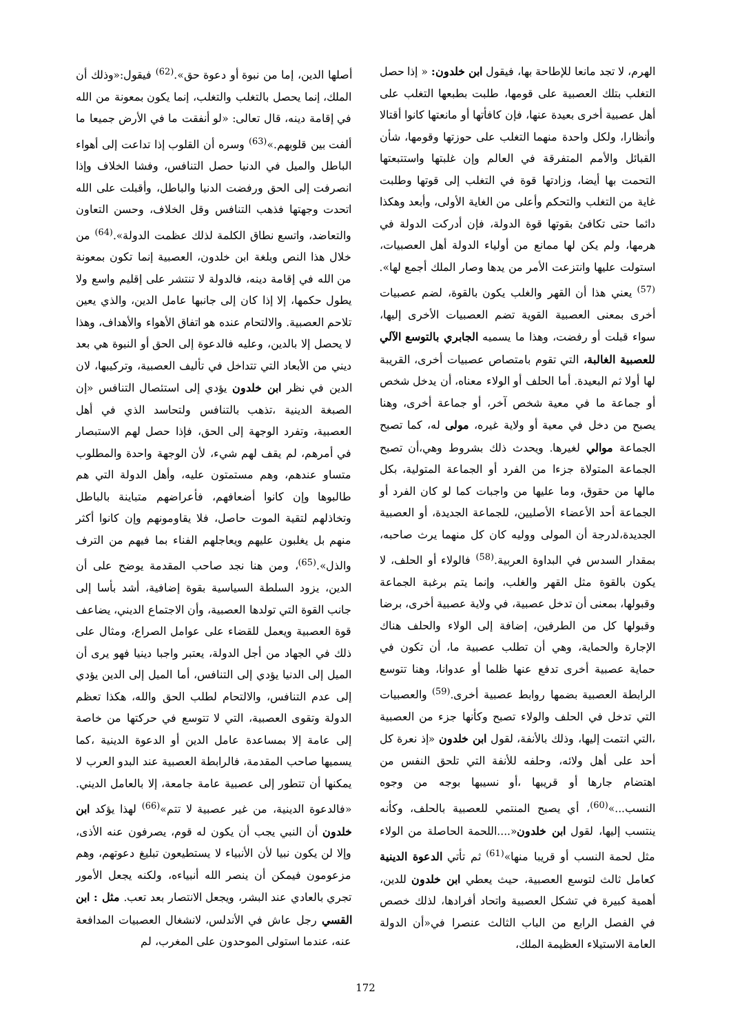الهرم، لا تجد مانعا للإطاحة بها، فيقول ابن خلدون: « إذا حصل التغلب بتلك العصبية على قومها، طلبت بطبعها التغلب على أهل عصبية أخرى بعيدة عنها، فإن كافأتها أو مانعتها كانوا أقتالا وأنظارا، ولكل واحدة منهما التغلب على حوزتها وقومها، شأن القبائل والأمم المتفرقة في العالم وإن غلبتها واستتبعتها التحمت بها أيضا، وزادتها قوة في التغلب إلى قوتها وطلبت غاية من التغلب والتحكم وأعلى من الغاية الأولى، وأبعد وهكذا دائما حتى تكافئ بقوتها قوة الدولة، فإن أدركت الدولة في هرمها، ولم يكن لها ممانع من أولياء الدولة أهل العصبيات، استولت عليها وانتزعت الأمر من يدها وصار الملك أجمع لها».<sup>(57)</sup> يعني هذا أن القهر والغلب يكون بالقوة، لضم عصبيات أخرى بمعنى العصبية القوية تضم العصبيات الأخرى إليها، سواء قبلت أو رفضت، وهذا ما يسميه الجابري بالتوسع الآلي للعصبية الغالبة، التي تقوم بامتصاص عصبيات أخرى، القريبة لها أولا ثم البعيدة. أما الحلف أو الولاء معناه، أن يدخل شخص أو جماعة ما في معية شخص آخر، أو جماعة أخرى، وهنا يصبح من دخل في معية أو ولاية غيره، مولى له، كما تصبح الجماعة موالي لغيرها. ويحدث ذلك بشروط وهي،أن تصبح الجماعة المتولاة جزءا من الفرد أو الجماعة المتولية، بكل مالها من حقوق، وما عليها من واجبات كما لو كان الفرد أو الجماعة أحد الأعضاء الأصليين، للجماعة الجديدة، أو العصبية الجديدة،لدرجة أن المولى ووليه كان كل منهما يرث صاحبه، بمقدار السدس في البداوة العربية.<sup>(58)</sup> فالولاء أو الحلف، لا يكون بالقوة مثل القهر والغلب، وإنما يتم برغبة الجماعة وقبولها، بمعنى أن تدخل عصبية، في ولاية عصبية أخرى، برضا وقبولها كل من الطرفين، إضافة إلى الولاء والحلف هناك الإجارة والحماية، وهي أن تطلب عصبية ما، أن تكون في حماية عصبية أخرى تدفع عنها ظلما أو عدوانا، وهنا تتوسع الرابطة العصبية بضمها روابط عصبية أخرى.<sup>(59)</sup> والعصبيات التي تدخل في الحلف والولاء تصبح وكأنها جزء من العصبية ،التي انتمت إليها، وذلك بالأنفة، لقول ابن خلدون «إذ نعرة كل أحد على أهل ولائه، وحلفه للأنفة التي تلحق النفس من اهتضام جارها أو قريبها ،أو نسيبها بوجه من وجوه النسب...»<sup>(60)</sup>، أي يصبح المنتمي للعصبية بالحلف، وكأنه ينتسب إليها، لقول ابن خلدون«....اللحمة الحاصلة من الولاء مثل لحمة النسب أو قريبا منها»<sup>(61)</sup> ثم تأتي الدعوة الدينية كعامل ثالث لتوسع العصبية، حيث يعطي ابن خلدون للدين، أهمية كبيرة في تشكل العصبية واتحاد أفرادها، لذلك خصص في الفصل الرابع من الباب الثالث عنصرا في«أن الدولة العامة الاستيلاء العظيمة الملك،
أصلها الدين، إما من نبوة أو دعوة حق».<sup>(62)</sup> فيقول:«وذلك أن الملك، إنما يحصل بالتغلب والتغلب، إنما يكون بمعونة من الله في إقامة دينه، قال تعالى: «لو أنفقت ما في الأرض جميعا ما ألفت بين قلوبهم.»<sup>(63)</sup> وسره أن القلوب إذا تداعت إلى أهواء الباطل والميل في الدنيا حصل التنافس، وفشا الخلاف وإذا انصرفت إلى الحق ورفضت الدنيا والباطل، وأقبلت على الله اتحدت وجهتها فذهب التنافس وقل الخلاف، وحسن التعاون والتعاضد، واتسع نطاق الكلمة لذلك عظمت الدولة».<sup>(64)</sup> من خلال هذا النص وبلغة ابن خلدون، العصبية إنما تكون بمعونة من الله في إقامة دينه، فالدولة لا تنتشر على إقليم واسع ولا يطول حكمها، إلا إذا كان إلى جانبها عامل الدين، والذي يعين تلاحم العصبية. والالتحام عنده هو اتفاق الأهواء والأهداف، وهذا لا يحصل إلا بالدين، وعليه فالدعوة إلى الحق أو النبوة هي بعد ديني من الأبعاد التي تتداخل في تأليف العصبية، وتركيبها، لان الدين في نظر ابن خلدون يؤدي إلى استئصال التنافس «إن الصبغة الدينية ،تذهب بالتنافس ولتحاسد الذي في أهل العصبية، وتفرد الوجهة إلى الحق، فإذا حصل لهم الاستبصار في أمرهم، لم يقف لهم شيء، لأن الوجهة واحدة والمطلوب متساو عندهم، وهم مستمتون عليه، وأهل الدولة التي هم طالبوها وإن كانوا أضعافهم، فأعراضهم متباينة بالباطل وتخاذلهم لتقية الموت حاصل، فلا يقاومونهم وإن كانوا أكثر منهم بل يغلبون عليهم ويعاجلهم الفناء بما فيهم من الترف والذل».<sup>(65)</sup>، ومن هنا نجد صاحب المقدمة يوضح على أن الدين، يزود السلطة السياسية بقوة إضافية، أشد بأسا إلى جانب القوة التي تولدها العصبية، وأن الاجتماع الديني، يضاعف قوة العصبية ويعمل للقضاء على عوامل الصراع، ومثال على ذلك في الجهاد من أجل الدولة، يعتبر واجبا دينيا فهو يرى أن الميل إلى الدنيا يؤدي إلى التنافس، أما الميل إلى الدين يؤدي إلى عدم التنافس، والالتحام لطلب الحق والله، هكذا تعظم الدولة وتقوى العصبية، التي لا تتوسع في حركتها من خاصة إلى عامة إلا بمساعدة عامل الدين أو الدعوة الدينية ،كما يسميها صاحب المقدمة، فالرابطة العصبية عند البدو العرب لا يمكنها أن تتطور إلى عصبية عامة جامعة، إلا بالعامل الديني. «فالدعوة الدينية، من غير عصبية لا تتم»<sup>(66)</sup> لهذا يؤكد ابن خلدون أن النبي يجب أن يكون له قوم، يصرفون عنه الأذى، وإلا لن يكون نبيا لأن الأنبياء لا يستطيعون تبليغ دعوتهم، وهم مزعومون فيمكن أن ينصر الله أنبياءه، ولكنه يجعل الأمور تجري بالعادي عند البشر، ويجعل الانتصار بعد تعب. مثل : ابن القسي رجل عاش في الأندلس، لانشغال العصبيات المدافعة عنه، عندما استولى الموحدون على المغرب، لم
172